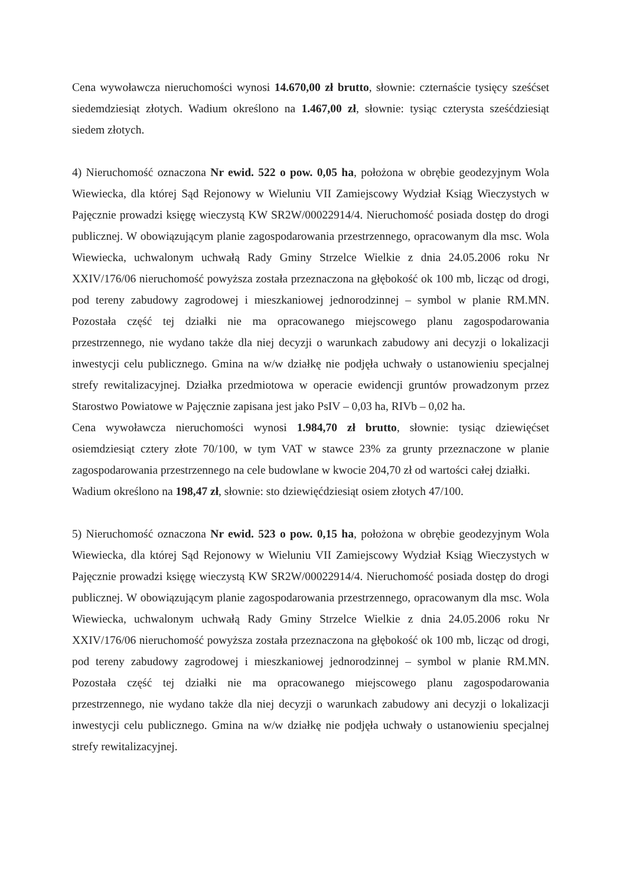Cena wywoławcza nieruchomości wynosi 14.670,00 zł brutto, słownie: czternaście tysięcy sześćset siedemdziesiąt złotych. Wadium określono na 1.467,00 zł, słownie: tysiąc czterysta sześćdziesiąt siedem złotych.
4) Nieruchomość oznaczona Nr ewid. 522 o pow. 0,05 ha, położona w obrębie geodezyjnym Wola Wiewiecka, dla której Sąd Rejonowy w Wieluniu VII Zamiejscowy Wydział Ksiąg Wieczystych w Pajęcznie prowadzi księgę wieczystą KW SR2W/00022914/4. Nieruchomość posiada dostęp do drogi publicznej. W obowiązującym planie zagospodarowania przestrzennego, opracowanym dla msc. Wola Wiewiecka, uchwalonym uchwałą Rady Gminy Strzelce Wielkie z dnia 24.05.2006 roku Nr XXIV/176/06 nieruchomość powyższa została przeznaczona na głębokość ok 100 mb, licząc od drogi, pod tereny zabudowy zagrodowej i mieszkaniowej jednorodzinnej – symbol w planie RM.MN. Pozostała część tej działki nie ma opracowanego miejscowego planu zagospodarowania przestrzennego, nie wydano także dla niej decyzji o warunkach zabudowy ani decyzji o lokalizacji inwestycji celu publicznego. Gmina na w/w działkę nie podjęła uchwały o ustanowieniu specjalnej strefy rewitalizacyjnej. Działka przedmiotowa w operacie ewidencji gruntów prowadzonym przez Starostwo Powiatowe w Pajęcznie zapisana jest jako PsIV – 0,03 ha, RIVb – 0,02 ha.
Cena wywoławcza nieruchomości wynosi 1.984,70 zł brutto, słownie: tysiąc dziewięćset osiemdziesiąt cztery złote 70/100, w tym VAT w stawce 23% za grunty przeznaczone w planie zagospodarowania przestrzennego na cele budowlane w kwocie 204,70 zł od wartości całej działki.
Wadium określono na 198,47 zł, słownie: sto dziewięćdziesiąt osiem złotych 47/100.
5) Nieruchomość oznaczona Nr ewid. 523 o pow. 0,15 ha, położona w obrębie geodezyjnym Wola Wiewiecka, dla której Sąd Rejonowy w Wieluniu VII Zamiejscowy Wydział Ksiąg Wieczystych w Pajęcznie prowadzi księgę wieczystą KW SR2W/00022914/4. Nieruchomość posiada dostęp do drogi publicznej. W obowiązującym planie zagospodarowania przestrzennego, opracowanym dla msc. Wola Wiewiecka, uchwalonym uchwałą Rady Gminy Strzelce Wielkie z dnia 24.05.2006 roku Nr XXIV/176/06 nieruchomość powyższa została przeznaczona na głębokość ok 100 mb, licząc od drogi, pod tereny zabudowy zagrodowej i mieszkaniowej jednorodzinnej – symbol w planie RM.MN. Pozostała część tej działki nie ma opracowanego miejscowego planu zagospodarowania przestrzennego, nie wydano także dla niej decyzji o warunkach zabudowy ani decyzji o lokalizacji inwestycji celu publicznego. Gmina na w/w działkę nie podjęła uchwały o ustanowieniu specjalnej strefy rewitalizacyjnej.